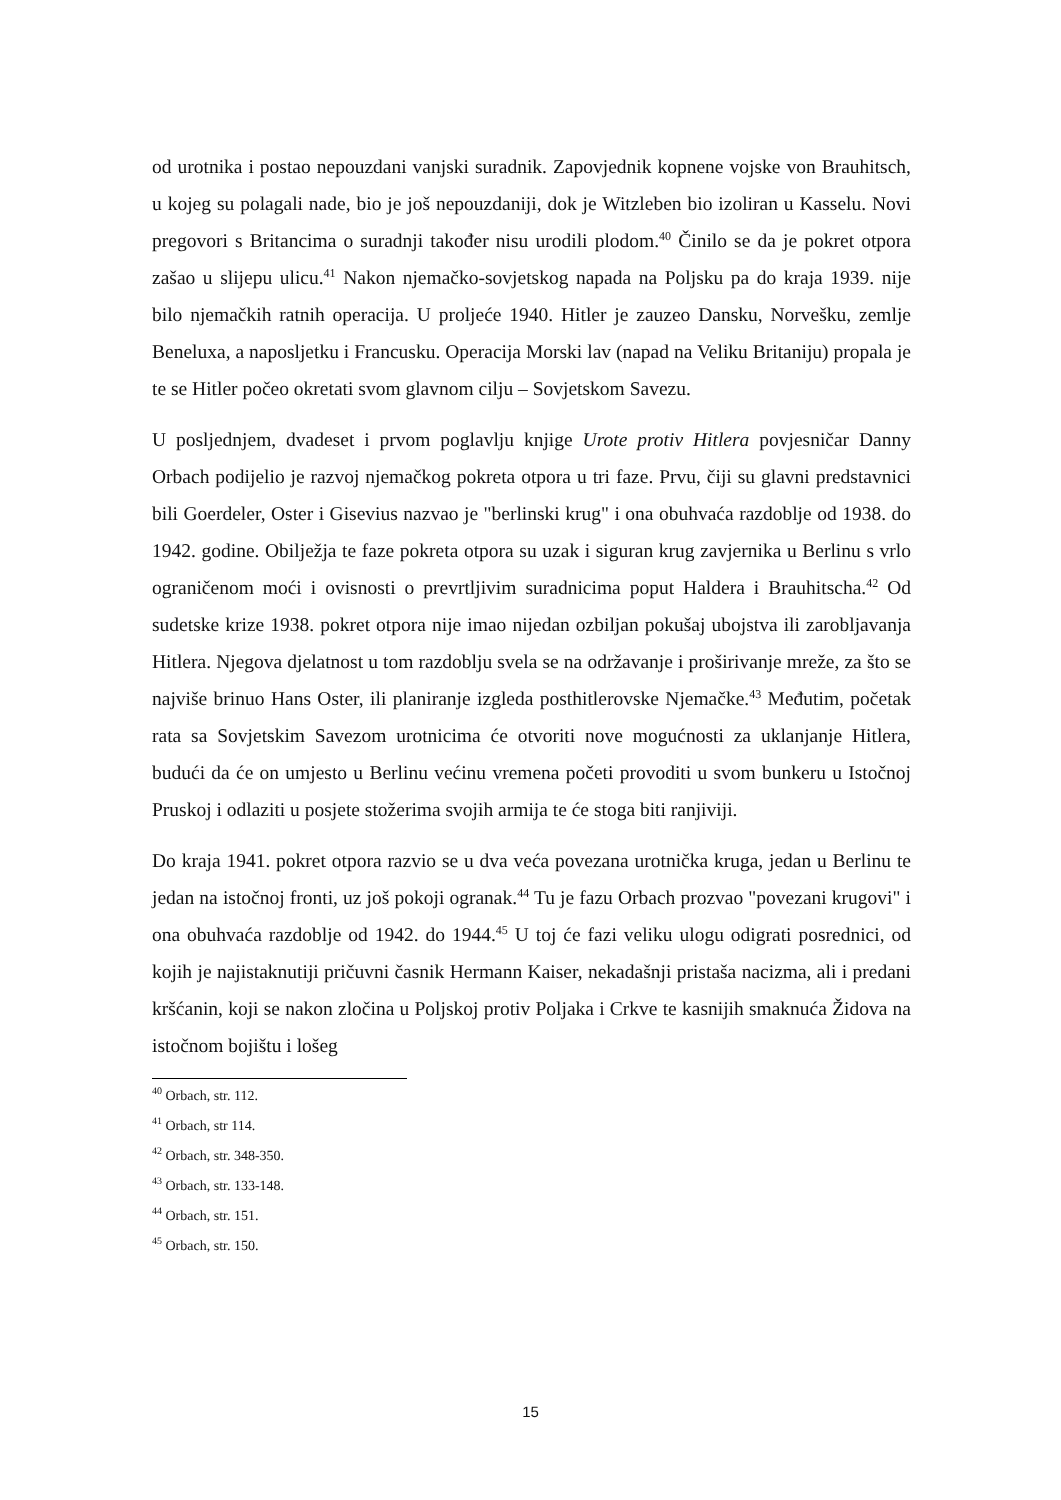od urotnika i postao nepouzdani vanjski suradnik. Zapovjednik kopnene vojske von Brauhitsch, u kojeg su polagali nade, bio je još nepouzdaniji, dok je Witzleben bio izoliran u Kasselu. Novi pregovori s Britancima o suradnji također nisu urodili plodom.<sup>40</sup> Činilo se da je pokret otpora zašao u slijepu ulicu.<sup>41</sup> Nakon njemačko-sovjetskog napada na Poljsku pa do kraja 1939. nije bilo njemačkih ratnih operacija. U proljeće 1940. Hitler je zauzeo Dansku, Norvešku, zemlje Beneluxa, a naposljetku i Francusku. Operacija Morski lav (napad na Veliku Britaniju) propala je te se Hitler počeo okretati svom glavnom cilju – Sovjetskom Savezu.
U posljednjem, dvadeset i prvom poglavlju knjige Urote protiv Hitlera povjesničar Danny Orbach podijelio je razvoj njemačkog pokreta otpora u tri faze. Prvu, čiji su glavni predstavnici bili Goerdeler, Oster i Gisevius nazvao je "berlinski krug" i ona obuhvaća razdoblje od 1938. do 1942. godine. Obilježja te faze pokreta otpora su uzak i siguran krug zavjernika u Berlinu s vrlo ograničenom moći i ovisnosti o prevrtljivim suradnicima poput Haldera i Brauhitscha.<sup>42</sup> Od sudetske krize 1938. pokret otpora nije imao nijedan ozbiljan pokušaj ubojstva ili zarobljavanja Hitlera. Njegova djelatnost u tom razdoblju svela se na održavanje i proširivanje mreže, za što se najviše brinuo Hans Oster, ili planiranje izgleda posthitlerovske Njemačke.<sup>43</sup> Međutim, početak rata sa Sovjetskim Savezom urotnicima će otvoriti nove mogućnosti za uklanjanje Hitlera, budući da će on umjesto u Berlinu većinu vremena početi provoditi u svom bunkeru u Istočnoj Pruskoj i odlaziti u posjete stožerima svojih armija te će stoga biti ranjiviji.
Do kraja 1941. pokret otpora razvio se u dva veća povezana urotnička kruga, jedan u Berlinu te jedan na istočnoj fronti, uz još pokoji ogranak.<sup>44</sup> Tu je fazu Orbach prozvao "povezani krugovi" i ona obuhvaća razdoblje od 1942. do 1944.<sup>45</sup> U toj će fazi veliku ulogu odigrati posrednici, od kojih je najistaknutiji pričuvni časnik Hermann Kaiser, nekadašnji pristaša nacizma, ali i predani kršćanin, koji se nakon zločina u Poljskoj protiv Poljaka i Crkve te kasnijih smaknuća Židova na istočnom bojištu i lošeg
<sup>40</sup> Orbach, str. 112.
<sup>41</sup> Orbach, str 114.
<sup>42</sup> Orbach, str. 348-350.
<sup>43</sup> Orbach, str. 133-148.
<sup>44</sup> Orbach, str. 151.
<sup>45</sup> Orbach, str. 150.
15